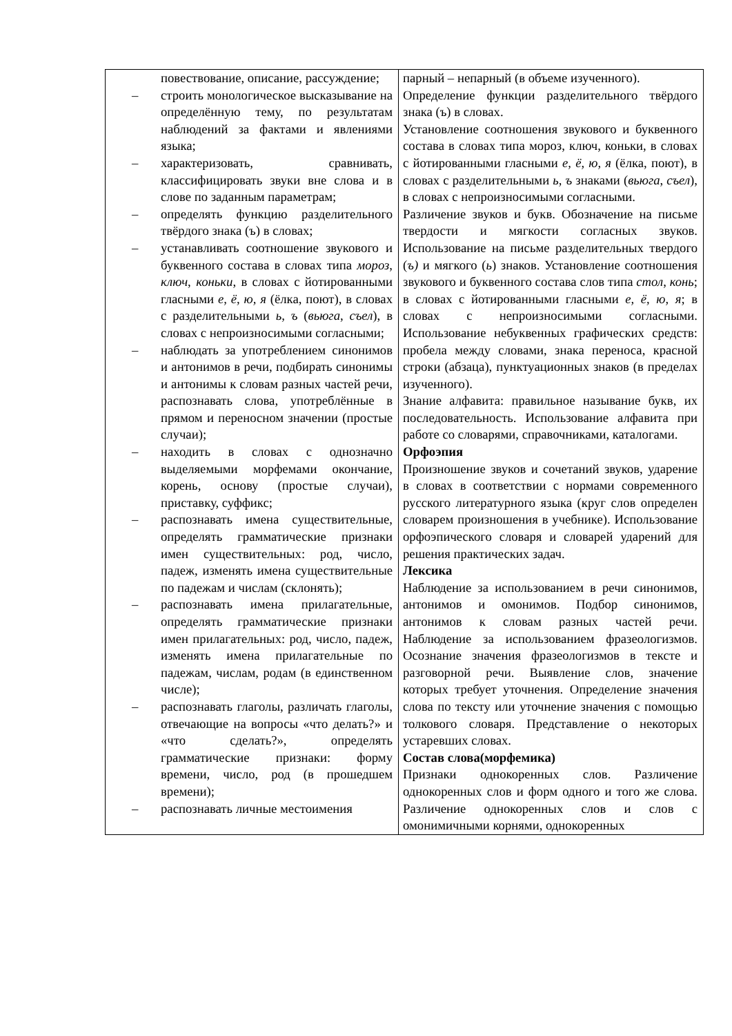| повествование, описание, рассуждение; – строить монологическое высказывание на определённую тему, по результатам наблюдений за фактами и явлениями языка; – характеризовать, сравнивать, классифицировать звуки вне слова и в слове по заданным параметрам; – определять функцию разделительного твёрдого знака (ъ) в словах; – устанавливать соотношение звукового и буквенного состава в словах типа мороз , ключ , коньки , в словах с йотированными гласными е, ё, ю, я (ёлка, поют), в словах с разделительными ь, ъ ( вьюга , съел ), в словах с непроизносимыми согласными; – наблюдать за употреблением синонимов и антонимов в речи, подбирать синонимы и антонимы к словам разных частей речи, распознавать слова, употреблённые в прямом и переносном значении (простые случаи); – находить в словах с однозначно выделяемыми морфемами окончание, корень, основу (простые случаи), приставку, суффикс; – распознавать имена существительные, определять грамматические признаки имен существительных: род, число, падеж, изменять имена существительные по падежам и числам (склонять); – распознавать имена прилагательные, определять грамматические признаки имен прилагательных: род, число, падеж, изменять имена прилагательные по падежам, числам, родам (в единственном числе); – распознавать глаголы, различать глаголы, отвечающие на вопросы «что делать?» и «что сделать?», определять грамматические признаки: форму времени, число, род (в прошедшем времени); – распознавать личные местоимения | парный – непарный (в объеме изученного). Определение функции разделительного твёрдого знака (ъ) в словах. Установление соотношения звукового и буквенного состава в словах типа мороз, ключ, коньки, в словах с йотированными гласными е, ё, ю, я (ёлка, поют), в словах с разделительными ь, ъ знаками ( вьюга , съел ), в словах с непроизносимыми согласными. Различение звуков и букв. Обозначение на письме твердости и мягкости согласных звуков. Использование на письме разделительных твердого ( ъ) и мягкого ( ь ) знаков. Установление соотношения звукового и буквенного состава слов типа стол , конь ; в словах с йотированными гласными е, ё, ю, я ; в словах с непроизносимыми согласными. Использование небуквенных графических средств: пробела между словами, знака переноса, красной строки (абзаца), пунктуационных знаков (в пределах изученного). Знание алфавита: правильное называние букв, их последовательность. Использование алфавита при работе со словарями, справочниками, каталогами. Орфоэпия Произношение звуков и сочетаний звуков, ударение в словах в соответствии с нормами современного русского литературного языка (круг слов определен словарем произношения в учебнике). Использование орфоэпического словаря и словарей ударений для решения практических задач. Лексика Наблюдение за использованием в речи синонимов, антонимов и омонимов. Подбор синонимов, антонимов к словам разных частей речи. Наблюдение за использованием фразеологизмов. Осознание значения фразеологизмов в тексте и разговорной речи. Выявление слов, значение которых требует уточнения. Определение значения слова по тексту или уточнение значения с помощью толкового словаря. Представление о некоторых устаревших словах. Состав слова(морфемика) Признаки однокоренных слов. Различение однокоренных слов и форм одного и того же слова. Различение однокоренных слов и слов с омонимичными корнями, однокоренных |